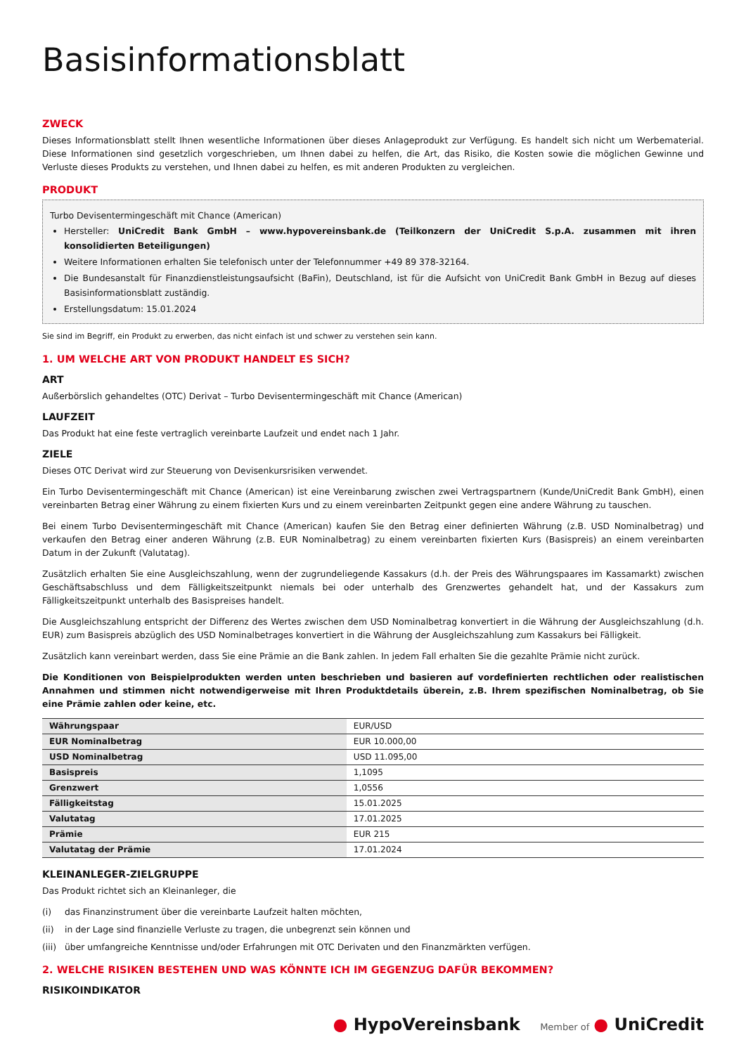Basisinformationsblatt
ZWECK
Dieses Informationsblatt stellt Ihnen wesentliche Informationen über dieses Anlageprodukt zur Verfügung. Es handelt sich nicht um Werbematerial. Diese Informationen sind gesetzlich vorgeschrieben, um Ihnen dabei zu helfen, die Art, das Risiko, die Kosten sowie die möglichen Gewinne und Verluste dieses Produkts zu verstehen, und Ihnen dabei zu helfen, es mit anderen Produkten zu vergleichen.
PRODUKT
Turbo Devisentermingeschäft mit Chance (American)
Hersteller: UniCredit Bank GmbH – www.hypovereinsbank.de (Teilkonzern der UniCredit S.p.A. zusammen mit ihren konsolidierten Beteiligungen)
Weitere Informationen erhalten Sie telefonisch unter der Telefonnummer +49 89 378-32164.
Die Bundesanstalt für Finanzdienstleistungsaufsicht (BaFin), Deutschland, ist für die Aufsicht von UniCredit Bank GmbH in Bezug auf dieses Basisinformationsblatt zuständig.
Erstellungsdatum: 15.01.2024
Sie sind im Begriff, ein Produkt zu erwerben, das nicht einfach ist und schwer zu verstehen sein kann.
1. UM WELCHE ART VON PRODUKT HANDELT ES SICH?
ART
Außerbörslich gehandeltes (OTC) Derivat – Turbo Devisentermingeschäft mit Chance (American)
LAUFZEIT
Das Produkt hat eine feste vertraglich vereinbarte Laufzeit und endet nach 1 Jahr.
ZIELE
Dieses OTC Derivat wird zur Steuerung von Devisenkursrisiken verwendet.
Ein Turbo Devisentermingeschäft mit Chance (American) ist eine Vereinbarung zwischen zwei Vertragspartnern (Kunde/UniCredit Bank GmbH), einen vereinbarten Betrag einer Währung zu einem fixierten Kurs und zu einem vereinbarten Zeitpunkt gegen eine andere Währung zu tauschen.
Bei einem Turbo Devisentermingeschäft mit Chance (American) kaufen Sie den Betrag einer definierten Währung (z.B. USD Nominalbetrag) und verkaufen den Betrag einer anderen Währung (z.B. EUR Nominalbetrag) zu einem vereinbarten fixierten Kurs (Basispreis) an einem vereinbarten Datum in der Zukunft (Valutatag).
Zusätzlich erhalten Sie eine Ausgleichszahlung, wenn der zugrundeliegende Kassakurs (d.h. der Preis des Währungspaares im Kassamarkt) zwischen Geschäftsabschluss und dem Fälligkeitszeitpunkt niemals bei oder unterhalb des Grenzwertes gehandelt hat, und der Kassakurs zum Fälligkeitszeitpunkt unterhalb des Basispreises handelt.
Die Ausgleichszahlung entspricht der Differenz des Wertes zwischen dem USD Nominalbetrag konvertiert in die Währung der Ausgleichszahlung (d.h. EUR) zum Basispreis abzüglich des USD Nominalbetrages konvertiert in die Währung der Ausgleichszahlung zum Kassakurs bei Fälligkeit.
Zusätzlich kann vereinbart werden, dass Sie eine Prämie an die Bank zahlen. In jedem Fall erhalten Sie die gezahlte Prämie nicht zurück.
Die Konditionen von Beispielprodukten werden unten beschrieben und basieren auf vordefinierten rechtlichen oder realistischen Annahmen und stimmen nicht notwendigerweise mit Ihren Produktdetails überein, z.B. Ihrem spezifischen Nominalbetrag, ob Sie eine Prämie zahlen oder keine, etc.
| Währungspaar | EUR/USD |
| EUR Nominalbetrag | EUR 10.000,00 |
| USD Nominalbetrag | USD 11.095,00 |
| Basispreis | 1,1095 |
| Grenzwert | 1,0556 |
| Fälligkeitstag | 15.01.2025 |
| Valutatag | 17.01.2025 |
| Prämie | EUR 215 |
| Valutatag der Prämie | 17.01.2024 |
KLEINANLEGER-ZIELGRUPPE
Das Produkt richtet sich an Kleinanleger, die
(i) das Finanzinstrument über die vereinbarte Laufzeit halten möchten,
(ii) in der Lage sind finanzielle Verluste zu tragen, die unbegrenzt sein können und
(iii) über umfangreiche Kenntnisse und/oder Erfahrungen mit OTC Derivaten und den Finanzmärkten verfügen.
2. WELCHE RISIKEN BESTEHEN UND WAS KÖNNTE ICH IM GEGENZUG DAFÜR BEKOMMEN?
RISIKOINDIKATOR
● HypoVereinsbank Member of ● UniCredit